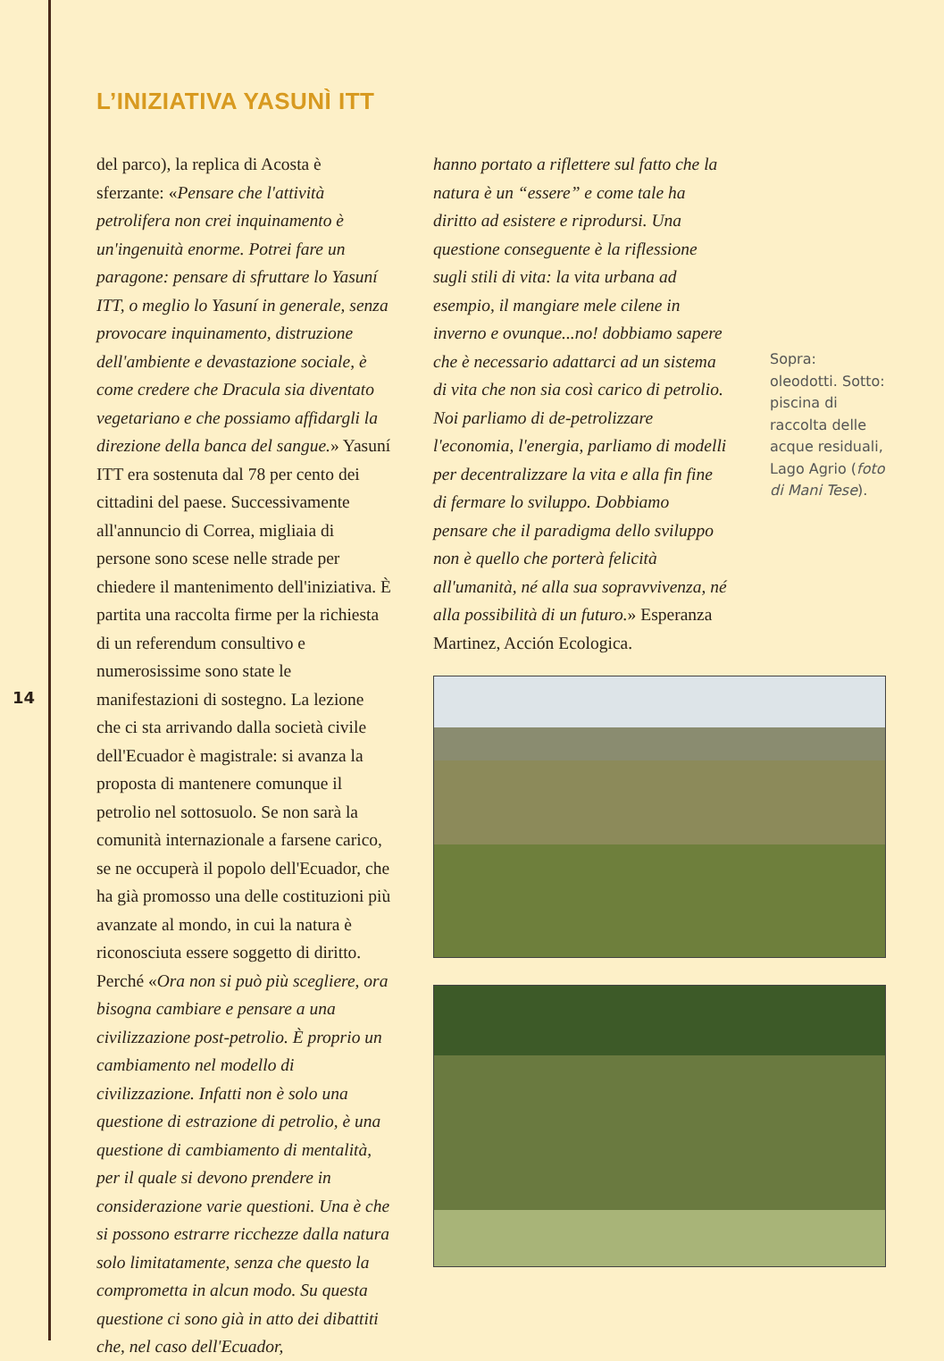14
L’INIZIATIVA YASUNÌ ITT
del parco), la replica di Acosta è sferzante: «Pensare che l'attività petrolifera non crei inquinamento è un'ingenuità enorme. Potrei fare un paragone: pensare di sfruttare lo Yasuní ITT, o meglio lo Yasuní in generale, senza provocare inquinamento, distruzione dell'ambiente e devastazione sociale, è come credere che Dracula sia diventato vegetariano e che possiamo affidargli la direzione della banca del sangue.» Yasuní ITT era sostenuta dal 78 per cento dei cittadini del paese. Successivamente all'annuncio di Correa, migliaia di persone sono scese nelle strade per chiedere il mantenimento dell'iniziativa. È partita una raccolta firme per la richiesta di un referendum consultivo e numerosissime sono state le manifestazioni di sostegno. La lezione che ci sta arrivando dalla società civile dell'Ecuador è magistrale: si avanza la proposta di mantenere comunque il petrolio nel sottosuolo. Se non sarà la comunità internazionale a farsene carico, se ne occuperà il popolo dell'Ecuador, che ha già promosso una delle costituzioni più avanzate al mondo, in cui la natura è riconosciuta essere soggetto di diritto. Perché «Ora non si può più scegliere, ora bisogna cambiare e pensare a una civilizzazione post-petrolio. È proprio un cambiamento nel modello di civilizzazione. Infatti non è solo una questione di estrazione di petrolio, è una questione di cambiamento di mentalità, per il quale si devono prendere in considerazione varie questioni. Una è che si possono estrarre ricchezze dalla natura solo limitatamente, senza che questo la comprometta in alcun modo. Su questa questione ci sono già in atto dei dibattiti che, nel caso dell'Ecuador,
hanno portato a riflettere sul fatto che la natura è un “essere” e come tale ha diritto ad esistere e riprodursi. Una questione conseguente è la riflessione sugli stili di vita: la vita urbana ad esempio, il mangiare mele cilene in inverno e ovunque...no! dobbiamo sapere che è necessario adattarci ad un sistema di vita che non sia così carico di petrolio. Noi parliamo di de-petrolizzare l'economia, l'energia, parliamo di modelli per decentralizzare la vita e alla fin fine di fermare lo sviluppo. Dobbiamo pensare che il paradigma dello sviluppo non è quello che porterà felicità all'umanità, né alla sua sopravvivenza, né alla possibilità di un futuro.» Esperanza Martinez, Acción Ecologica.
Sopra: oleodotti. Sotto: piscina di raccolta delle acque residuali, Lago Agrio (foto di Mani Tese).